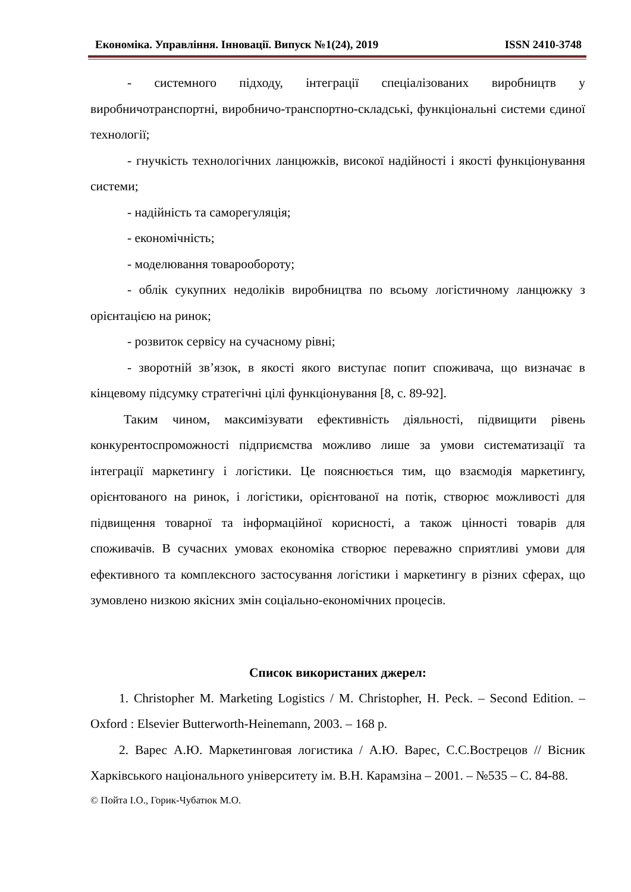Економіка. Управління. Інновації. Випуск №1(24), 2019 ISSN 2410-3748
- системного підходу, інтеграції спеціалізованих виробництв у виробничотранспортні, виробничо-транспортно-складські, функціональні системи єдиної технології;
- гнучкість технологічних ланцюжків, високої надійності і якості функціонування системи;
- надійність та саморегуляція;
- економічність;
- моделювання товарообороту;
- облік сукупних недоліків виробництва по всьому логістичному ланцюжку з орієнтацією на ринок;
- розвиток сервісу на сучасному рівні;
- зворотній зв’язок, в якості якого виступає попит споживача, що визначає в кінцевому підсумку стратегічні цілі функціонування [8, с. 89-92].
Таким чином, максимізувати ефективність діяльності, підвищити рівень конкурентоспроможності підприємства можливо лише за умови систематизації та інтеграції маркетингу і логістики. Це пояснюється тим, що взаємодія маркетингу, орієнтованого на ринок, і логістики, орієнтованої на потік, створює можливості для підвищення товарної та інформаційної корисності, а також цінності товарів для споживачів. В сучасних умовах економіка створює переважно сприятливі умови для ефективного та комплексного застосування логістики і маркетингу в різних сферах, що зумовлено низкою якісних змін соціально-економічних процесів.
Список використаних джерел:
1. Christopher M. Marketing Logistics / M. Christopher, H. Peck. – Second Edition. – Oxford : Elsevier Butterworth-Heinemann, 2003. – 168 p.
2. Варес А.Ю. Маркетинговая логистика / А.Ю. Варес, С.С.Вострецов // Вісник Харківського національного університету ім. В.Н. Карамзіна – 2001. – №535 – С. 84-88.
© Пойта І.О., Горик-Чубатюк М.О.